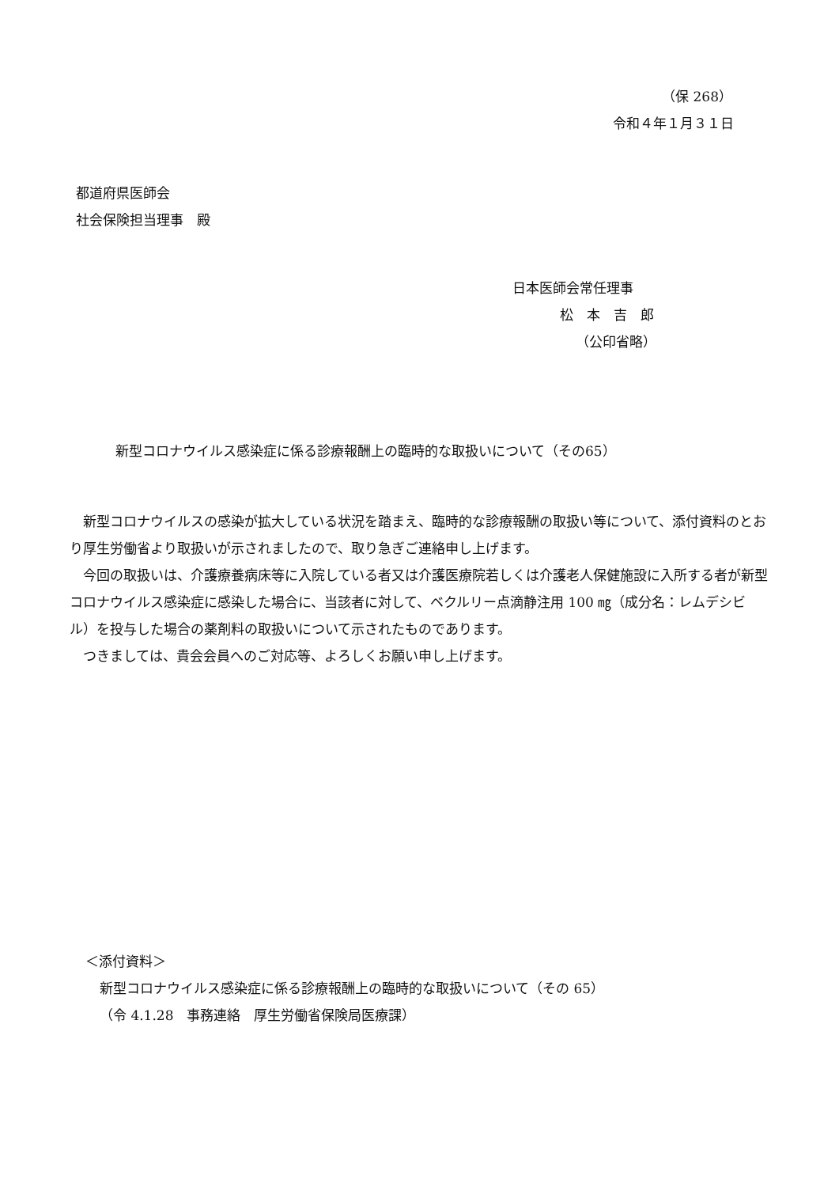（保 268）
令和４年１月３１日
都道府県医師会
社会保険担当理事　殿
日本医師会常任理事
松　本　吉　郎
（公印省略）
新型コロナウイルス感染症に係る診療報酬上の臨時的な取扱いについて（その65）
　新型コロナウイルスの感染が拡大している状況を踏まえ、臨時的な診療報酬の取扱い等について、添付資料のとおり厚生労働省より取扱いが示されましたので、取り急ぎご連絡申し上げます。
　今回の取扱いは、介護療養病床等に入院している者又は介護医療院若しくは介護老人保健施設に入所する者が新型コロナウイルス感染症に感染した場合に、当該者に対して、ベクルリー点滴静注用 100 ㎎（成分名：レムデシビル）を投与した場合の薬剤料の取扱いについて示されたものであります。
　つきましては、貴会会員へのご対応等、よろしくお願い申し上げます。
＜添付資料＞
新型コロナウイルス感染症に係る診療報酬上の臨時的な取扱いについて（その 65）
（令 4.1.28　事務連絡　厚生労働省保険局医療課）